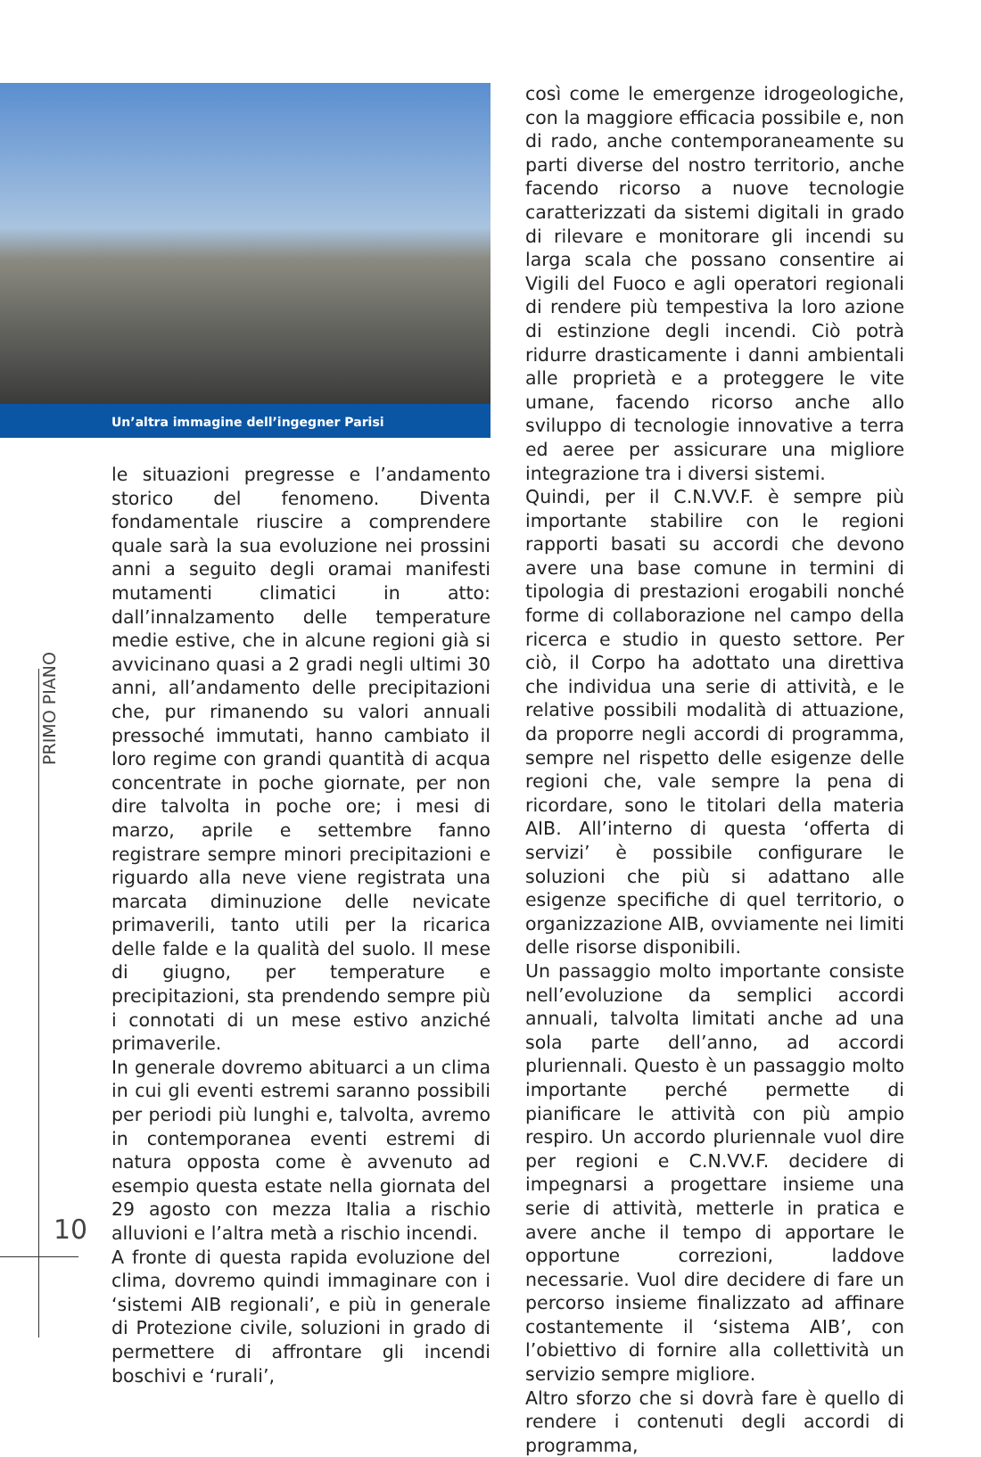Un’altra immagine dell’ingegner Parisi
PRIMO PIANO
10
le situazioni pregresse e l’andamento storico del fenomeno. Diventa fondamentale riuscire a comprendere quale sarà la sua evoluzione nei prossini anni a seguito degli oramai manifesti mutamenti climatici in atto: dall’innalzamento delle temperature medie estive, che in alcune regioni già si avvicinano quasi a 2 gradi negli ultimi 30 anni, all’andamento delle precipitazioni che, pur rimanendo su valori annuali pressoché immutati, hanno cambiato il loro regime con grandi quantità di acqua concentrate in poche giornate, per non dire talvolta in poche ore; i mesi di marzo, aprile e settembre fanno registrare sempre minori precipitazioni e riguardo alla neve viene registrata una marcata diminuzione delle nevicate primaverili, tanto utili per la ricarica delle falde e la qualità del suolo. Il mese di giugno, per temperature e precipitazioni, sta prendendo sempre più i connotati di un mese estivo anziché primaverile.
In generale dovremo abituarci a un clima in cui gli eventi estremi saranno possibili per periodi più lunghi e, talvolta, avremo in contemporanea eventi estremi di natura opposta come è avvenuto ad esempio questa estate nella giornata del 29 agosto con mezza Italia a rischio alluvioni e l’altra metà a rischio incendi.
A fronte di questa rapida evoluzione del clima, dovremo quindi immaginare con i ‘sistemi AIB regionali’, e più in generale di Protezione civile, soluzioni in grado di permettere di affrontare gli incendi boschivi e ‘rurali’,
così come le emergenze idrogeologiche, con la maggiore efficacia possibile e, non di rado, anche contemporaneamente su parti diverse del nostro territorio, anche facendo ricorso a nuove tecnologie caratterizzati da sistemi digitali in grado di rilevare e monitorare gli incendi su larga scala che possano consentire ai Vigili del Fuoco e agli operatori regionali di rendere più tempestiva la loro azione di estinzione degli incendi. Ciò potrà ridurre drasticamente i danni ambientali alle proprietà e a proteggere le vite umane, facendo ricorso anche allo sviluppo di tecnologie innovative a terra ed aeree per assicurare una migliore integrazione tra i diversi sistemi.
Quindi, per il C.N.VV.F. è sempre più importante stabilire con le regioni rapporti basati su accordi che devono avere una base comune in termini di tipologia di prestazioni erogabili nonché forme di collaborazione nel campo della ricerca e studio in questo settore. Per ciò, il Corpo ha adottato una direttiva che individua una serie di attività, e le relative possibili modalità di attuazione, da proporre negli accordi di programma, sempre nel rispetto delle esigenze delle regioni che, vale sempre la pena di ricordare, sono le titolari della materia AIB. All’interno di questa ‘offerta di servizi’ è possibile configurare le soluzioni che più si adattano alle esigenze specifiche di quel territorio, o organizzazione AIB, ovviamente nei limiti delle risorse disponibili.
Un passaggio molto importante consiste nell’evoluzione da semplici accordi annuali, talvolta limitati anche ad una sola parte dell’anno, ad accordi pluriennali. Questo è un passaggio molto importante perché permette di pianificare le attività con più ampio respiro. Un accordo pluriennale vuol dire per regioni e C.N.VV.F. decidere di impegnarsi a progettare insieme una serie di attività, metterle in pratica e avere anche il tempo di apportare le opportune correzioni, laddove necessarie. Vuol dire decidere di fare un percorso insieme finalizzato ad affinare costantemente il ‘sistema AIB’, con l’obiettivo di fornire alla collettività un servizio sempre migliore.
Altro sforzo che si dovrà fare è quello di rendere i contenuti degli accordi di programma,